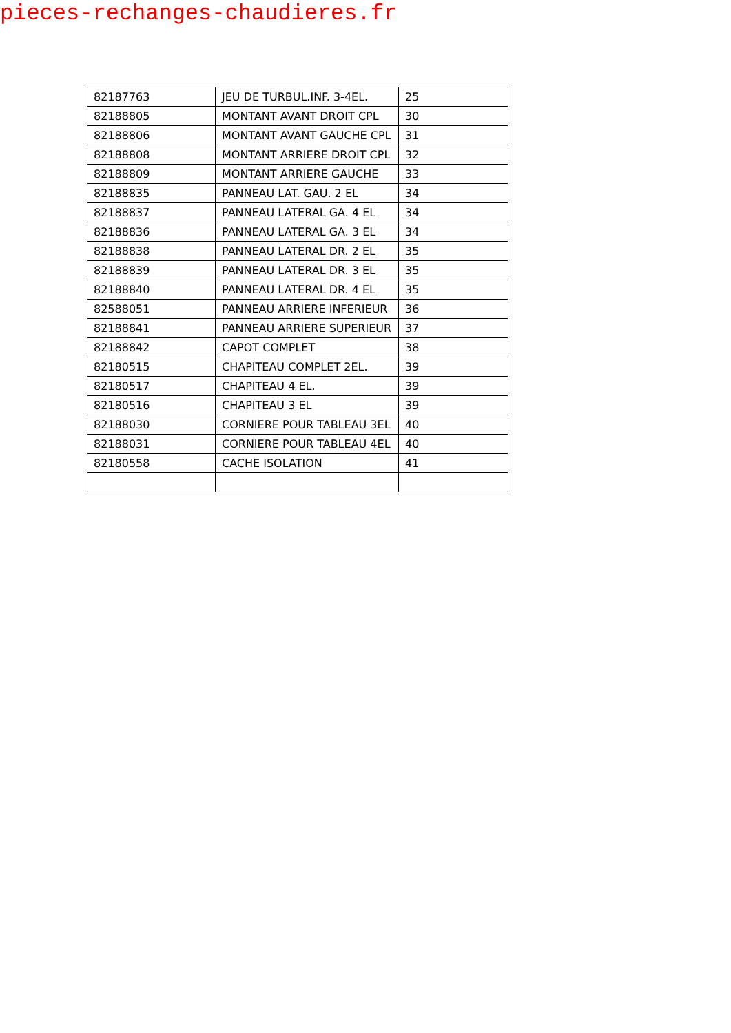pieces-rechanges-chaudieres.fr
| 82187763 | JEU DE TURBUL.INF. 3-4EL. | 25 |
| 82188805 | MONTANT AVANT DROIT CPL | 30 |
| 82188806 | MONTANT AVANT GAUCHE CPL | 31 |
| 82188808 | MONTANT ARRIERE DROIT CPL | 32 |
| 82188809 | MONTANT ARRIERE GAUCHE | 33 |
| 82188835 | PANNEAU LAT. GAU. 2 EL | 34 |
| 82188837 | PANNEAU LATERAL GA. 4 EL | 34 |
| 82188836 | PANNEAU LATERAL GA. 3 EL | 34 |
| 82188838 | PANNEAU LATERAL DR. 2 EL | 35 |
| 82188839 | PANNEAU LATERAL DR. 3 EL | 35 |
| 82188840 | PANNEAU LATERAL DR. 4 EL | 35 |
| 82588051 | PANNEAU ARRIERE INFERIEUR | 36 |
| 82188841 | PANNEAU ARRIERE SUPERIEUR | 37 |
| 82188842 | CAPOT COMPLET | 38 |
| 82180515 | CHAPITEAU COMPLET 2EL. | 39 |
| 82180517 | CHAPITEAU 4 EL. | 39 |
| 82180516 | CHAPITEAU 3 EL | 39 |
| 82188030 | CORNIERE POUR TABLEAU 3EL | 40 |
| 82188031 | CORNIERE POUR TABLEAU 4EL | 40 |
| 82180558 | CACHE ISOLATION | 41 |